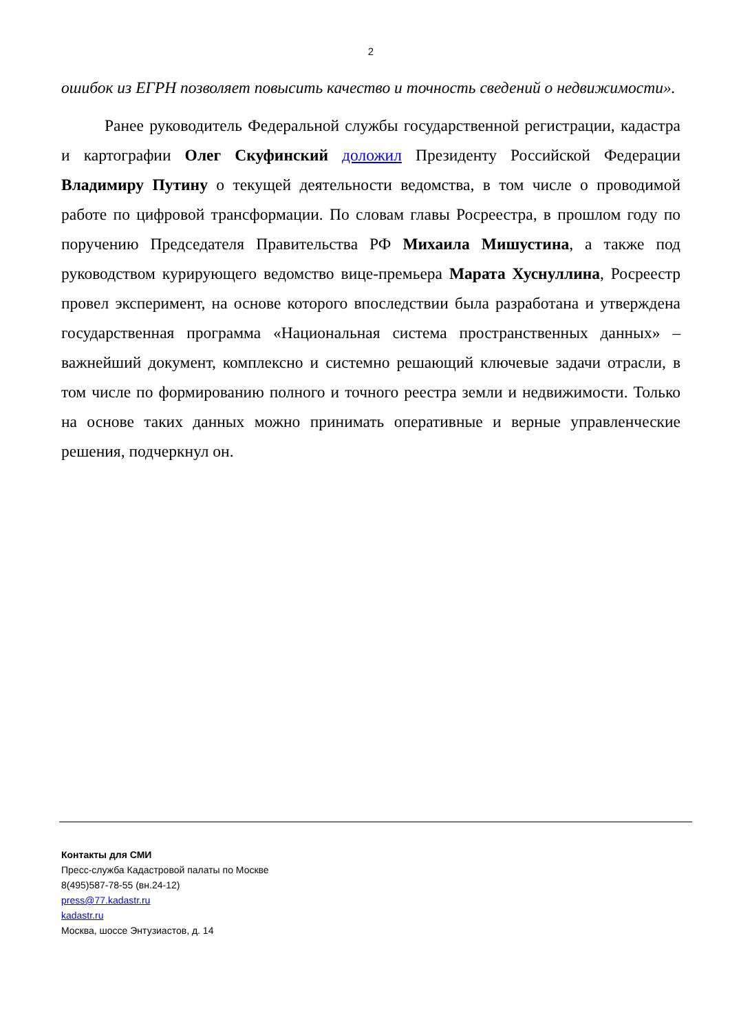2
ошибок из ЕГРН позволяет повысить качество и точность сведений о недвижимости».
Ранее руководитель Федеральной службы государственной регистрации, кадастра и картографии Олег Скуфинский доложил Президенту Российской Федерации Владимиру Путину о текущей деятельности ведомства, в том числе о проводимой работе по цифровой трансформации. По словам главы Росреестра, в прошлом году по поручению Председателя Правительства РФ Михаила Мишустина, а также под руководством курирующего ведомство вице-премьера Марата Хуснуллина, Росреестр провел эксперимент, на основе которого впоследствии была разработана и утверждена государственная программа «Национальная система пространственных данных» – важнейший документ, комплексно и системно решающий ключевые задачи отрасли, в том числе по формированию полного и точного реестра земли и недвижимости. Только на основе таких данных можно принимать оперативные и верные управленческие решения, подчеркнул он.
Контакты для СМИ
Пресс-служба Кадастровой палаты по Москве
8(495)587-78-55 (вн.24-12)
press@77.kadastr.ru
kadastr.ru
Москва, шоссе Энтузиастов, д. 14